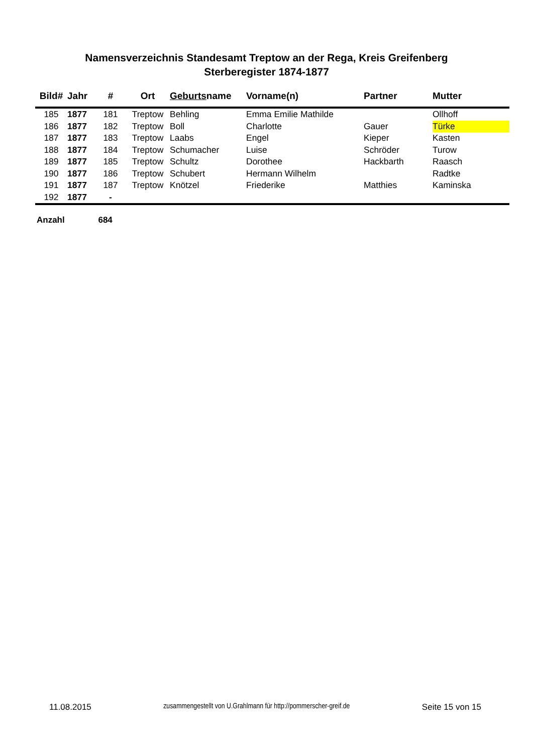Namensverzeichnis Standesamt Treptow an der Rega, Kreis Greifenberg
Sterberegister 1874-1877
| Bild# | Jahr | # | Ort | Geburts name | Vorname(n) | Partner | Mutter |
| --- | --- | --- | --- | --- | --- | --- | --- |
| 185 | 1877 | 181 | Treptow | Behling | Emma Emilie Mathilde | | Ollhoff |
| 186 | 1877 | 182 | Treptow | Boll | Charlotte | Gauer | Türke |
| 187 | 1877 | 183 | Treptow | Laabs | Engel | Kieper | Kasten |
| 188 | 1877 | 184 | Treptow | Schumacher | Luise | Schröder | Turow |
| 189 | 1877 | 185 | Treptow | Schultz | Dorothee | Hackbarth | Raasch |
| 190 | 1877 | 186 | Treptow | Schubert | Hermann Wilhelm | | Radtke |
| 191 | 1877 | 187 | Treptow | Knötzel | Friederike | Matthies | Kaminska |
| 192 | 1877 | - | | | | | |
Anzahl 684
11.08.2015 zusammengestellt von U.Grahlmann für http://pommerscher-greif.de Seite 15 von 15